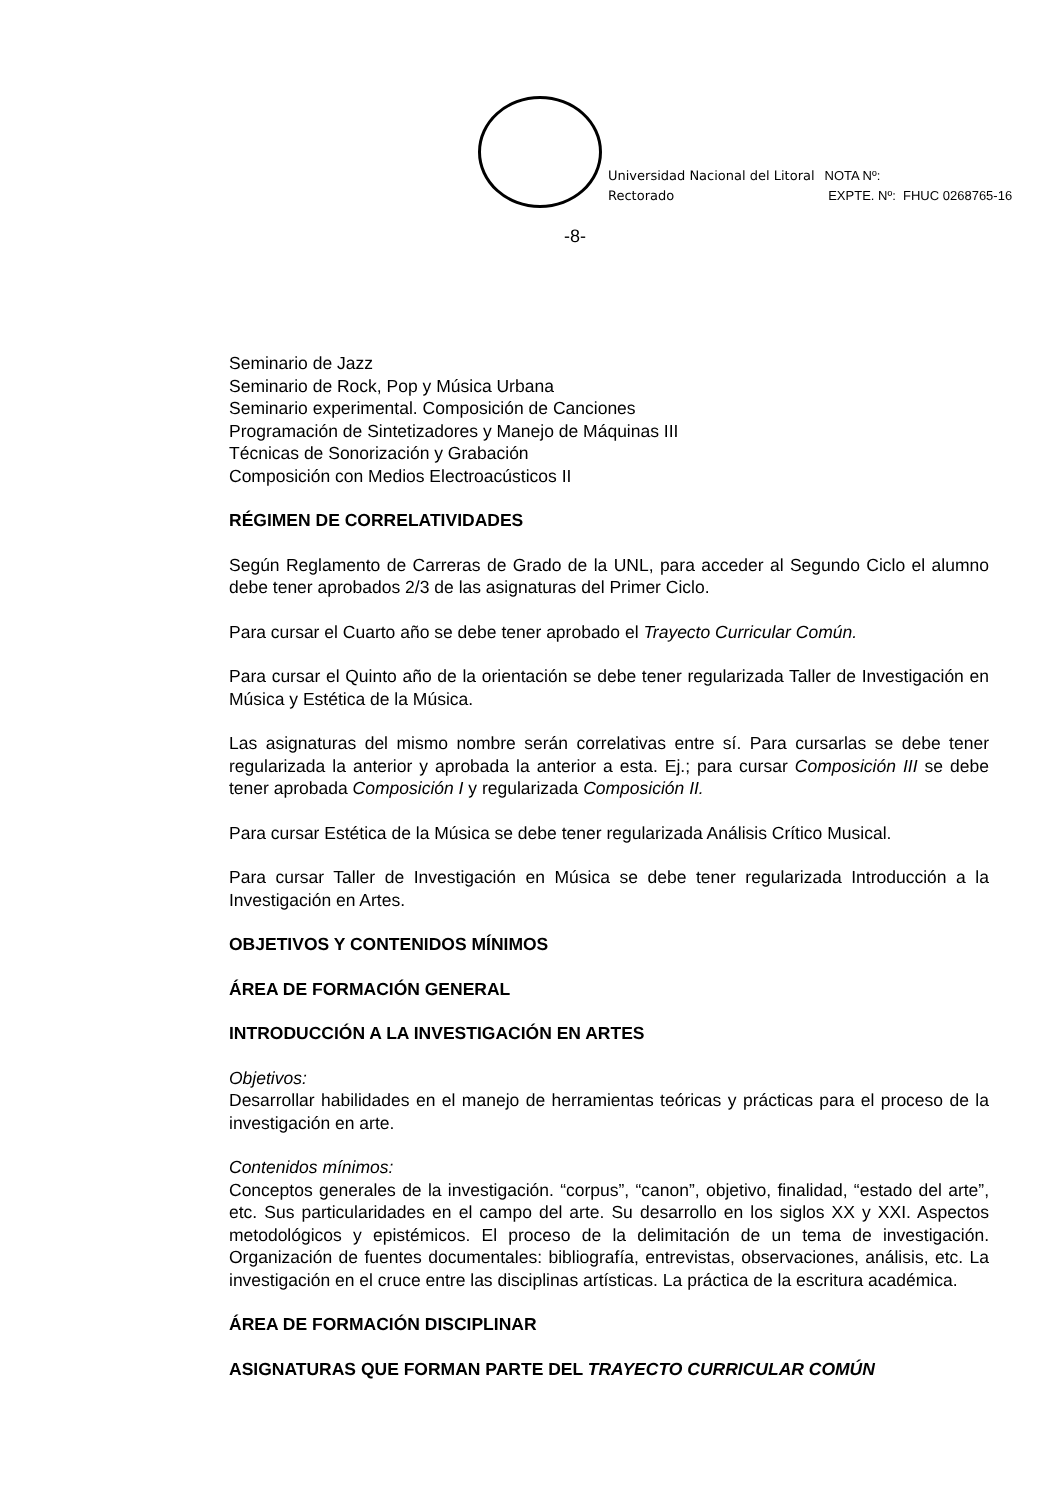Universidad Nacional del Litoral
Rectorado
NOTA Nº:
EXPTE. Nº: FHUC 0268765-16
-8-
Seminario de Jazz
Seminario de Rock, Pop y Música Urbana
Seminario experimental. Composición de Canciones
Programación de Sintetizadores y Manejo de Máquinas III
Técnicas de Sonorización y Grabación
Composición con Medios Electroacústicos II
RÉGIMEN DE CORRELATIVIDADES
Según Reglamento de Carreras de Grado de la UNL, para acceder al Segundo Ciclo el alumno debe tener aprobados 2/3 de las asignaturas del Primer Ciclo.
Para cursar el Cuarto año se debe tener aprobado el Trayecto Curricular Común.
Para cursar el Quinto año de la orientación se debe tener regularizada Taller de Investigación en Música y Estética de la Música.
Las asignaturas del mismo nombre serán correlativas entre sí. Para cursarlas se debe tener regularizada la anterior y aprobada la anterior a esta. Ej.; para cursar Composición III se debe tener aprobada Composición I y regularizada Composición II.
Para cursar Estética de la Música se debe tener regularizada Análisis Crítico Musical.
Para cursar Taller de Investigación en Música se debe tener regularizada Introducción a la Investigación en Artes.
OBJETIVOS Y CONTENIDOS MÍNIMOS
ÁREA DE FORMACIÓN GENERAL
INTRODUCCIÓN A LA INVESTIGACIÓN EN ARTES
Objetivos:
Desarrollar habilidades en el manejo de herramientas teóricas y prácticas para el proceso de la investigación en arte.
Contenidos mínimos:
Conceptos generales de la investigación. “corpus”, “canon”, objetivo, finalidad, “estado del arte”, etc. Sus particularidades en el campo del arte. Su desarrollo en los siglos XX y XXI. Aspectos metodológicos y epistémicos. El proceso de la delimitación de un tema de investigación. Organización de fuentes documentales: bibliografía, entrevistas, observaciones, análisis, etc. La investigación en el cruce entre las disciplinas artísticas. La práctica de la escritura académica.
ÁREA DE FORMACIÓN DISCIPLINAR
ASIGNATURAS QUE FORMAN PARTE DEL TRAYECTO CURRICULAR COMÚN